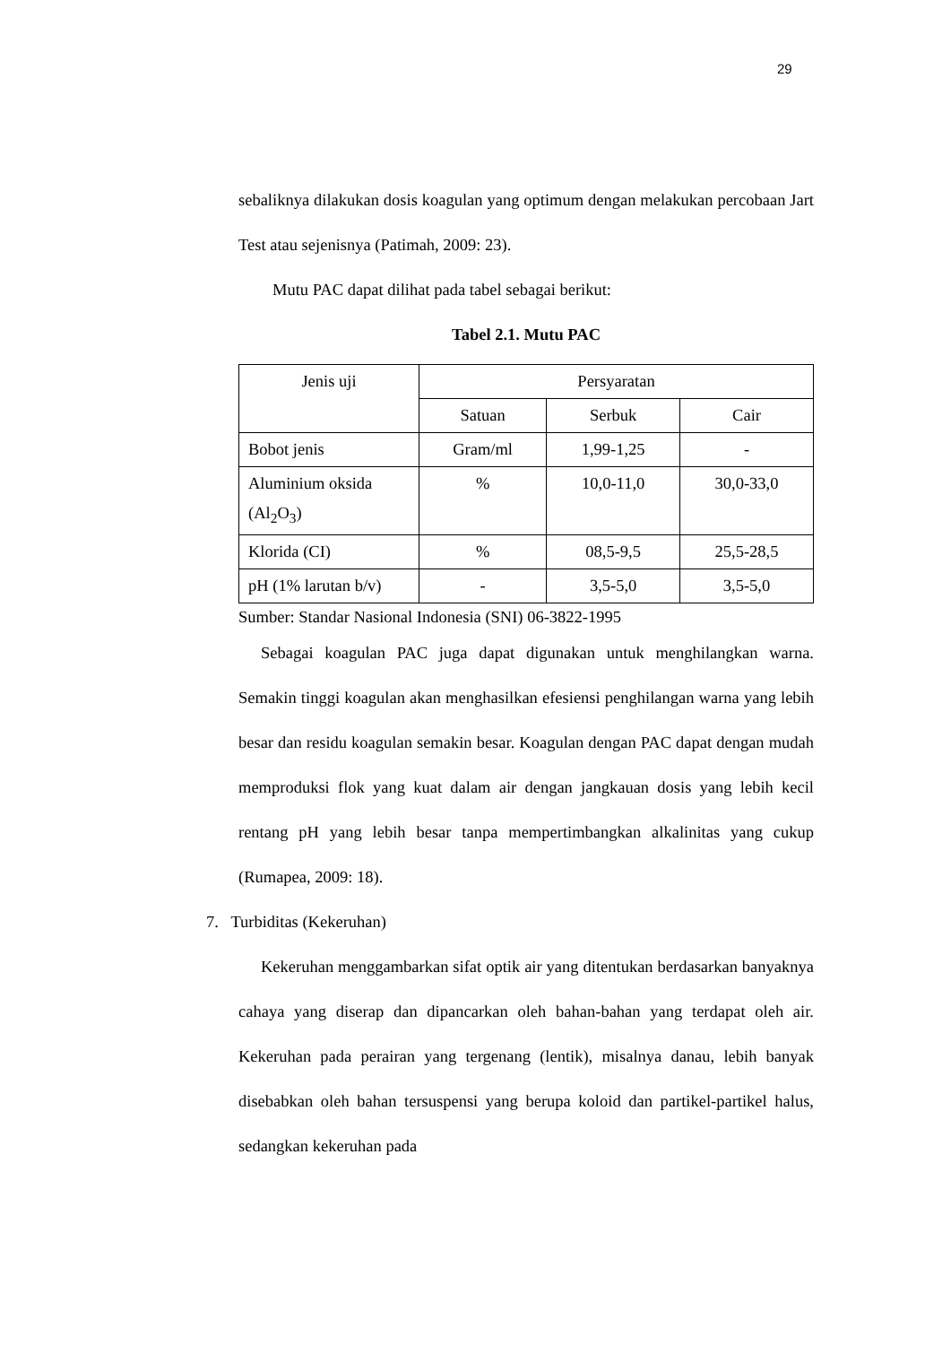29
sebaliknya dilakukan dosis koagulan yang optimum dengan melakukan percobaan Jart Test atau sejenisnya (Patimah, 2009: 23).
Mutu PAC dapat dilihat pada tabel sebagai berikut:
Tabel 2.1. Mutu PAC
| Jenis uji | Persyaratan | | |
| | Satuan | Serbuk | Cair |
| Bobot jenis | Gram/ml | 1,99-1,25 | - |
| Aluminium oksida (Al<sub>2</sub>O<sub>3</sub>) | % | 10,0-11,0 | 30,0-33,0 |
| Klorida (CI) | % | 08,5-9,5 | 25,5-28,5 |
| pH (1% larutan b/v) | - | 3,5-5,0 | 3,5-5,0 |
Sumber: Standar Nasional Indonesia (SNI) 06-3822-1995
Sebagai koagulan PAC juga dapat digunakan untuk menghilangkan warna. Semakin tinggi koagulan akan menghasilkan efesiensi penghilangan warna yang lebih besar dan residu koagulan semakin besar. Koagulan dengan PAC dapat dengan mudah memproduksi flok yang kuat dalam air dengan jangkauan dosis yang lebih kecil rentang pH yang lebih besar tanpa mempertimbangkan alkalinitas yang cukup (Rumapea, 2009: 18).
7. Turbiditas (Kekeruhan)
Kekeruhan menggambarkan sifat optik air yang ditentukan berdasarkan banyaknya cahaya yang diserap dan dipancarkan oleh bahan-bahan yang terdapat oleh air. Kekeruhan pada perairan yang tergenang (lentik), misalnya danau, lebih banyak disebabkan oleh bahan tersuspensi yang berupa koloid dan partikel-partikel halus, sedangkan kekeruhan pada